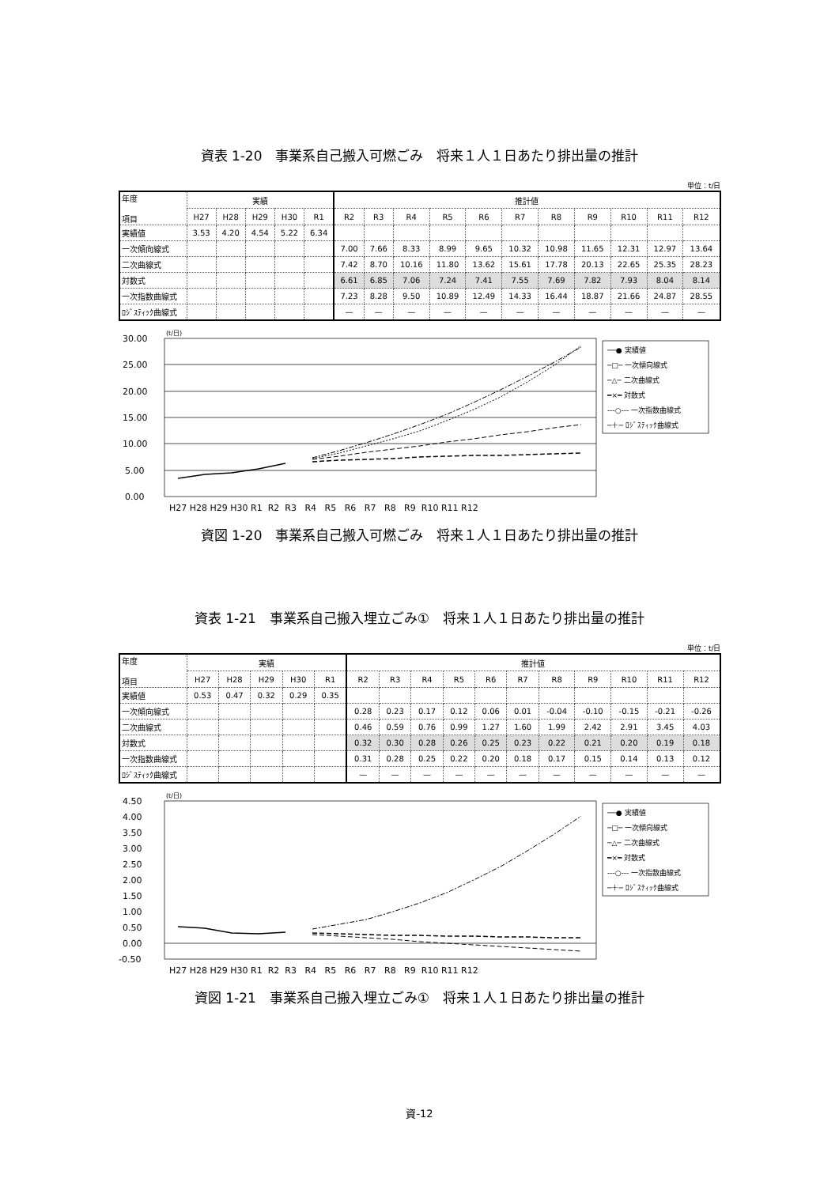資表 1-20　事業系自己搬入可燃ごみ　将来１人１日あたり排出量の推計
単位：t/日
| 年度 項目 | 実績 | | | | | 推計値 | | | | | | | | | | |
| --- | --- | --- | --- | --- | --- | --- | --- | --- | --- | --- | --- | --- | --- | --- | --- | --- |
| | H27 | H28 | H29 | H30 | R1 | R2 | R3 | R4 | R5 | R6 | R7 | R8 | R9 | R10 | R11 | R12 |
| 実績値 | 3.53 | 4.20 | 4.54 | 5.22 | 6.34 | | | | | | | | | | | |
| 一次傾向線式 | | | | | | 7.00 | 7.66 | 8.33 | 8.99 | 9.65 | 10.32 | 10.98 | 11.65 | 12.31 | 12.97 | 13.64 |
| 二次曲線式 | | | | | | 7.42 | 8.70 | 10.16 | 11.80 | 13.62 | 15.61 | 17.78 | 20.13 | 22.65 | 25.35 | 28.23 |
| 対数式 | | | | | | 6.61 | 6.85 | 7.06 | 7.24 | 7.41 | 7.55 | 7.69 | 7.82 | 7.93 | 8.04 | 8.14 |
| 一次指数曲線式 | | | | | | 7.23 | 8.28 | 9.50 | 10.89 | 12.49 | 14.33 | 16.44 | 18.87 | 21.66 | 24.87 | 28.55 |
| ﾛｼﾞｽﾃｨｯｸ曲線式 | | | | | | — | — | — | — | — | — | — | — | — | — | — |
(t/日)
30.00
25.00
20.00
15.00
10.00
5.00
0.00
H27 H28 H29 H30 R1 R2 R3 R4 R5 R6 R7 R8 R9 R10 R11 R12
──● 実績値
─□─ 一次傾向線式
─△─ 二次曲線式
━×━ 対数式
---○--- 一次指数曲線式
─＋─ ﾛｼﾞｽﾃｨｯｸ曲線式
資図 1-20　事業系自己搬入可燃ごみ　将来１人１日あたり排出量の推計
資表 1-21　事業系自己搬入埋立ごみ①　将来１人１日あたり排出量の推計
単位：t/日
| 年度 項目 | 実績 | | | | | 推計値 | | | | | | | | | | |
| --- | --- | --- | --- | --- | --- | --- | --- | --- | --- | --- | --- | --- | --- | --- | --- | --- |
| | H27 | H28 | H29 | H30 | R1 | R2 | R3 | R4 | R5 | R6 | R7 | R8 | R9 | R10 | R11 | R12 |
| 実績値 | 0.53 | 0.47 | 0.32 | 0.29 | 0.35 | | | | | | | | | | | |
| 一次傾向線式 | | | | | | 0.28 | 0.23 | 0.17 | 0.12 | 0.06 | 0.01 | -0.04 | -0.10 | -0.15 | -0.21 | -0.26 |
| 二次曲線式 | | | | | | 0.46 | 0.59 | 0.76 | 0.99 | 1.27 | 1.60 | 1.99 | 2.42 | 2.91 | 3.45 | 4.03 |
| 対数式 | | | | | | 0.32 | 0.30 | 0.28 | 0.26 | 0.25 | 0.23 | 0.22 | 0.21 | 0.20 | 0.19 | 0.18 |
| 一次指数曲線式 | | | | | | 0.31 | 0.28 | 0.25 | 0.22 | 0.20 | 0.18 | 0.17 | 0.15 | 0.14 | 0.13 | 0.12 |
| ﾛｼﾞｽﾃｨｯｸ曲線式 | | | | | | — | — | — | — | — | — | — | — | — | — | — |
(t/日)
4.50
4.00
3.50
3.00
2.50
2.00
1.50
1.00
0.50
0.00
-0.50
H27 H28 H29 H30 R1 R2 R3 R4 R5 R6 R7 R8 R9 R10 R11 R12
──● 実績値
─□─ 一次傾向線式
─△─ 二次曲線式
━×━ 対数式
---○--- 一次指数曲線式
─＋─ ﾛｼﾞｽﾃｨｯｸ曲線式
資図 1-21　事業系自己搬入埋立ごみ①　将来１人１日あたり排出量の推計
資-12